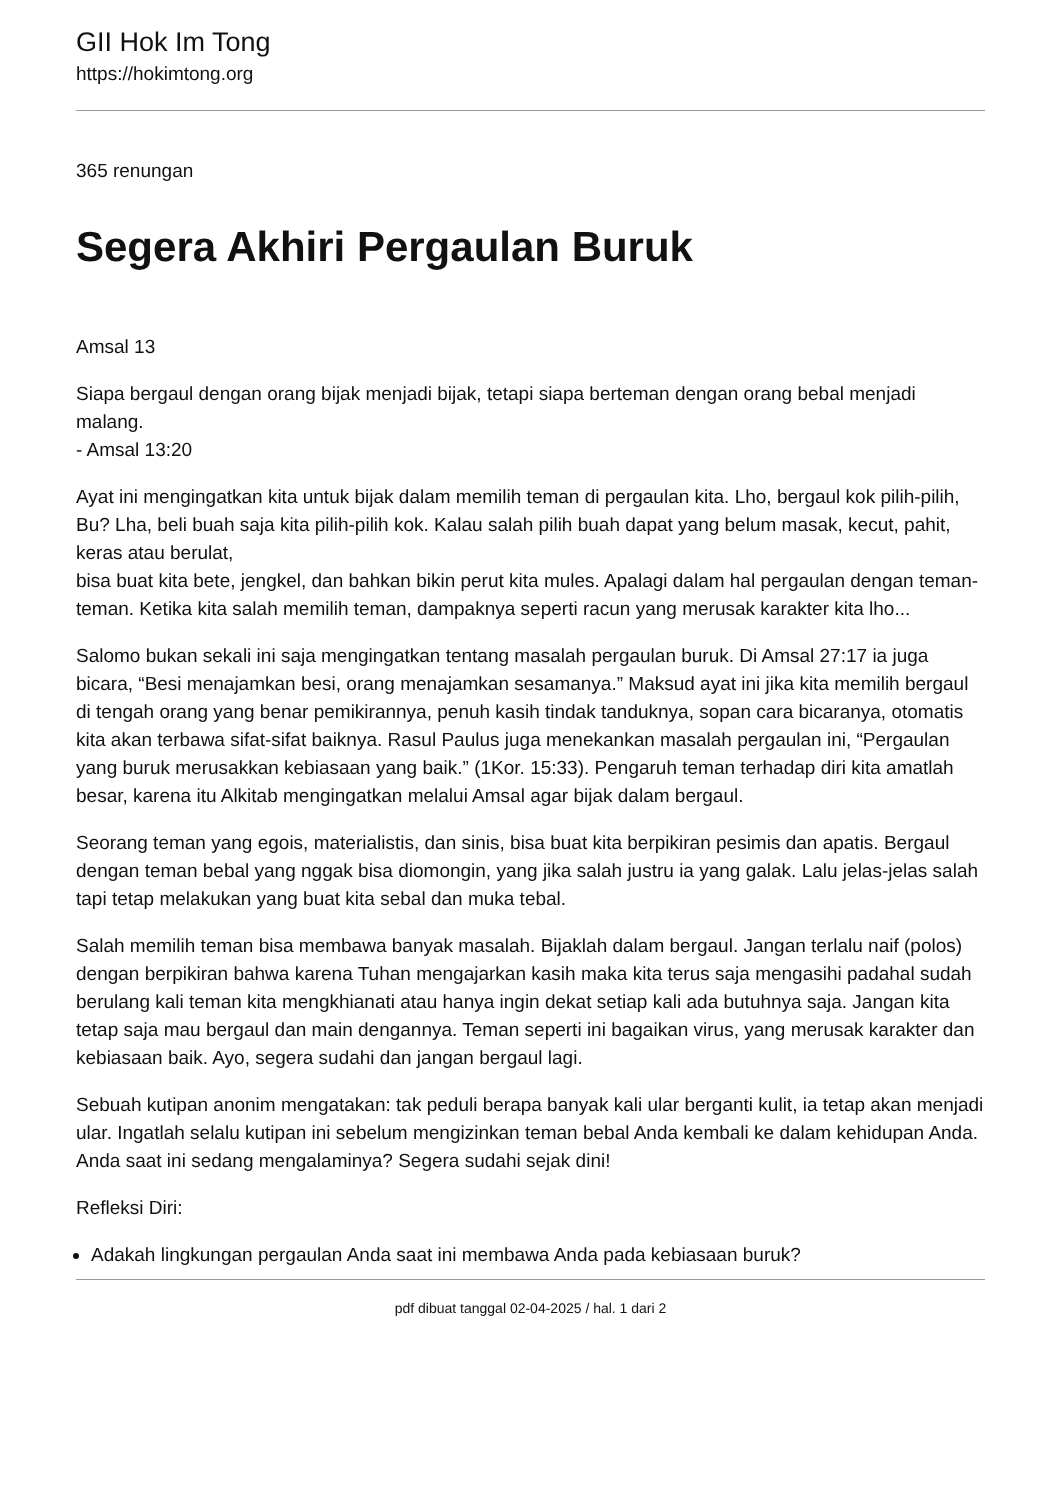GII Hok Im Tong
https://hokimtong.org
365 renungan
Segera Akhiri Pergaulan Buruk
Amsal 13
Siapa bergaul dengan orang bijak menjadi bijak, tetapi siapa berteman dengan orang bebal menjadi malang.
- Amsal 13:20
Ayat ini mengingatkan kita untuk bijak dalam memilih teman di pergaulan kita. Lho, bergaul kok pilih-pilih, Bu? Lha, beli buah saja kita pilih-pilih kok. Kalau salah pilih buah dapat yang belum masak, kecut, pahit, keras atau berulat,
bisa buat kita bete, jengkel, dan bahkan bikin perut kita mules. Apalagi dalam hal pergaulan dengan teman-teman. Ketika kita salah memilih teman, dampaknya seperti racun yang merusak karakter kita lho...
Salomo bukan sekali ini saja mengingatkan tentang masalah pergaulan buruk. Di Amsal 27:17 ia juga bicara, “Besi menajamkan besi, orang menajamkan sesamanya.” Maksud ayat ini jika kita memilih bergaul di tengah orang yang benar pemikirannya, penuh kasih tindak tanduknya, sopan cara bicaranya, otomatis kita akan terbawa sifat-sifat baiknya. Rasul Paulus juga menekankan masalah pergaulan ini, “Pergaulan yang buruk merusakkan kebiasaan yang baik.” (1Kor. 15:33). Pengaruh teman terhadap diri kita amatlah besar, karena itu Alkitab mengingatkan melalui Amsal agar bijak dalam bergaul.
Seorang teman yang egois, materialistis, dan sinis, bisa buat kita berpikiran pesimis dan apatis. Bergaul dengan teman bebal yang nggak bisa diomongin, yang jika salah justru ia yang galak. Lalu jelas-jelas salah tapi tetap melakukan yang buat kita sebal dan muka tebal.
Salah memilih teman bisa membawa banyak masalah. Bijaklah dalam bergaul. Jangan terlalu naif (polos) dengan berpikiran bahwa karena Tuhan mengajarkan kasih maka kita terus saja mengasihi padahal sudah berulang kali teman kita mengkhianati atau hanya ingin dekat setiap kali ada butuhnya saja. Jangan kita tetap saja mau bergaul dan main dengannya. Teman seperti ini bagaikan virus, yang merusak karakter dan kebiasaan baik. Ayo, segera sudahi dan jangan bergaul lagi.
Sebuah kutipan anonim mengatakan: tak peduli berapa banyak kali ular berganti kulit, ia tetap akan menjadi ular. Ingatlah selalu kutipan ini sebelum mengizinkan teman bebal Anda kembali ke dalam kehidupan Anda. Anda saat ini sedang mengalaminya? Segera sudahi sejak dini!
Refleksi Diri:
Adakah lingkungan pergaulan Anda saat ini membawa Anda pada kebiasaan buruk?
pdf dibuat tanggal 02-04-2025 / hal. 1 dari 2